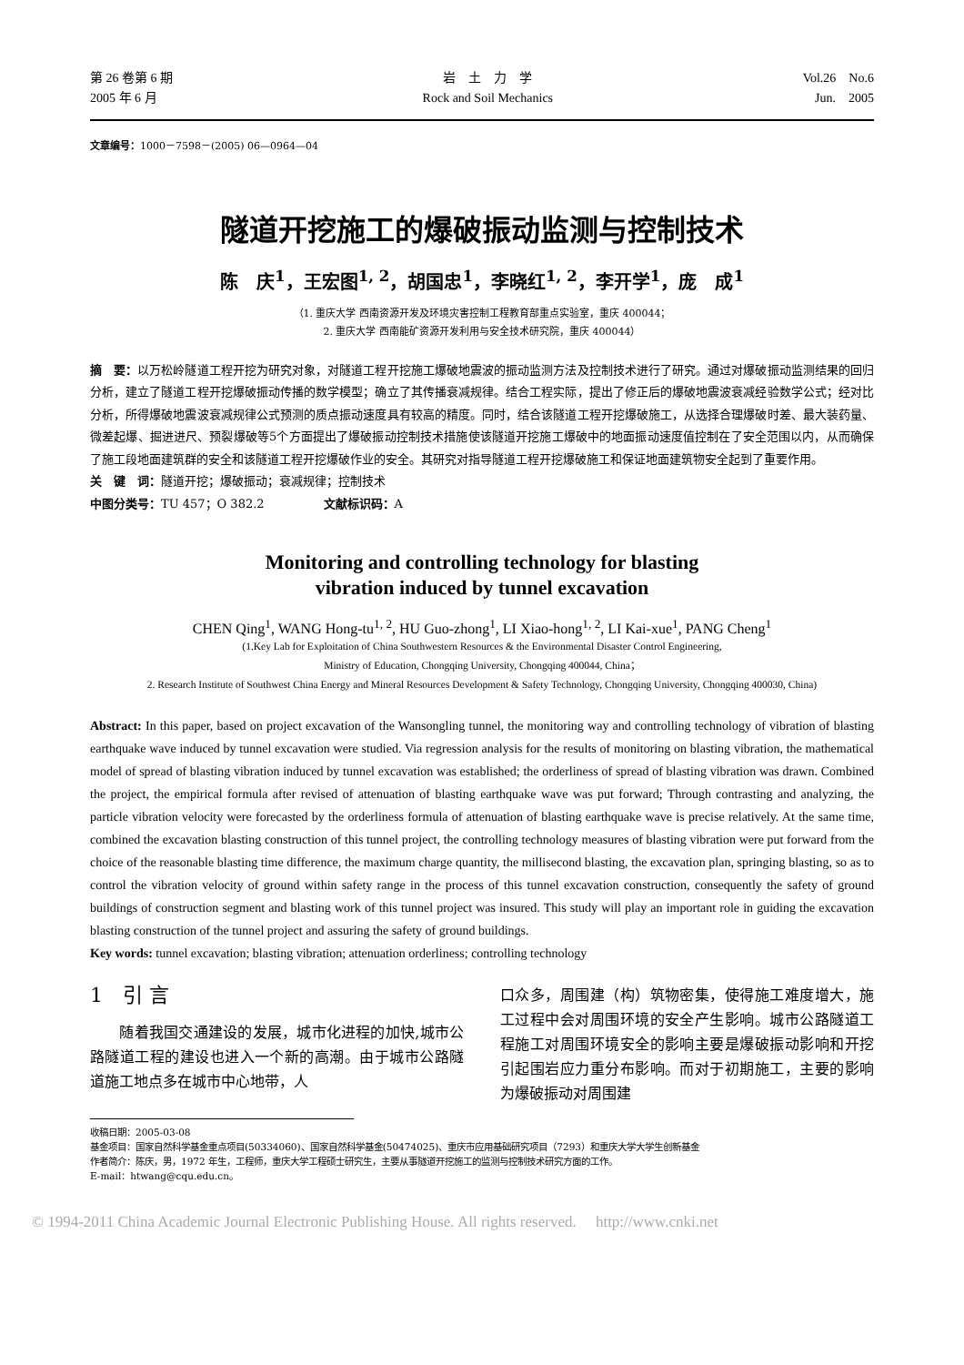第 26 卷第 6 期
2005 年 6 月
岩　土　力　学
Rock and Soil Mechanics
Vol.26　No.6
Jun.　2005
文章编号：1000－7598－(2005) 06—0964—04
隧道开挖施工的爆破振动监测与控制技术
陈　庆<sup>1</sup>，王宏图<sup>1, 2</sup>，胡国忠<sup>1</sup>，李晓红<sup>1, 2</sup>，李开学<sup>1</sup>，庞　成<sup>1</sup>
（1. 重庆大学 西南资源开发及环境灾害控制工程教育部重点实验室，重庆 400044；
2. 重庆大学 西南能矿资源开发利用与安全技术研究院，重庆 400044）
摘　要：以万松岭隧道工程开挖为研究对象，对隧道工程开挖施工爆破地震波的振动监测方法及控制技术进行了研究。通过对爆破振动监测结果的回归分析，建立了隧道工程开挖爆破振动传播的数学模型；确立了其传播衰减规律。结合工程实际，提出了修正后的爆破地震波衰减经验数学公式；经对比分析，所得爆破地震波衰减规律公式预测的质点振动速度具有较高的精度。同时，结合该隧道工程开挖爆破施工，从选择合理爆破时差、最大装药量、微差起爆、掘进进尺、预裂爆破等5个方面提出了爆破振动控制技术措施使该隧道开挖施工爆破中的地面振动速度值控制在了安全范围以内，从而确保了施工段地面建筑群的安全和该隧道工程开挖爆破作业的安全。其研究对指导隧道工程开挖爆破施工和保证地面建筑物安全起到了重要作用。
关　键　词：隧道开挖；爆破振动；衰减规律；控制技术
中图分类号：TU 457；O 382.2　　　　　文献标识码：A
Monitoring and controlling technology for blasting
vibration induced by tunnel excavation
CHEN Qing<sup>1</sup>, WANG Hong-tu<sup>1, 2</sup>, HU Guo-zhong<sup>1</sup>, LI Xiao-hong<sup>1, 2</sup>, LI Kai-xue<sup>1</sup>, PANG Cheng<sup>1</sup>
(1.Key Lab for Exploitation of China Southwestern Resources & the Environmental Disaster Control Engineering,
Ministry of Education, Chongqing University, Chongqing 400044, China；
2. Research Institute of Southwest China Energy and Mineral Resources Development & Safety Technology, Chongqing University, Chongqing 400030, China)
Abstract: In this paper, based on project excavation of the Wansongling tunnel, the monitoring way and controlling technology of vibration of blasting earthquake wave induced by tunnel excavation were studied. Via regression analysis for the results of monitoring on blasting vibration, the mathematical model of spread of blasting vibration induced by tunnel excavation was established; the orderliness of spread of blasting vibration was drawn. Combined the project, the empirical formula after revised of attenuation of blasting earthquake wave was put forward; Through contrasting and analyzing, the particle vibration velocity were forecasted by the orderliness formula of attenuation of blasting earthquake wave is precise relatively. At the same time, combined the excavation blasting construction of this tunnel project, the controlling technology measures of blasting vibration were put forward from the choice of the reasonable blasting time difference, the maximum charge quantity, the millisecond blasting, the excavation plan, springing blasting, so as to control the vibration velocity of ground within safety range in the process of this tunnel excavation construction, consequently the safety of ground buildings of construction segment and blasting work of this tunnel project was insured. This study will play an important role in guiding the excavation blasting construction of the tunnel project and assuring the safety of ground buildings.
Key words: tunnel excavation; blasting vibration; attenuation orderliness; controlling technology
1　引 言
　　随着我国交通建设的发展，城市化进程的加快,城市公路隧道工程的建设也进入一个新的高潮。由于城市公路隧道施工地点多在城市中心地带，人
口众多，周围建（构）筑物密集，使得施工难度增大，施工过程中会对周围环境的安全产生影响。城市公路隧道工程施工对周围环境安全的影响主要是爆破振动影响和开挖引起围岩应力重分布影响。而对于初期施工，主要的影响为爆破振动对周围建
收稿日期：2005-03-08
基金项目：国家自然科学基金重点项目(50334060)、国家自然科学基金(50474025)、重庆市应用基础研究项目（7293）和重庆大学大学生创新基金
作者简介：陈庆，男，1972 年生，工程师，重庆大学工程硕士研究生，主要从事隧道开挖施工的监测与控制技术研究方面的工作。
E-mail：htwang@cqu.edu.cn。
© 1994-2011 China Academic Journal Electronic Publishing House. All rights reserved.　 http://www.cnki.net